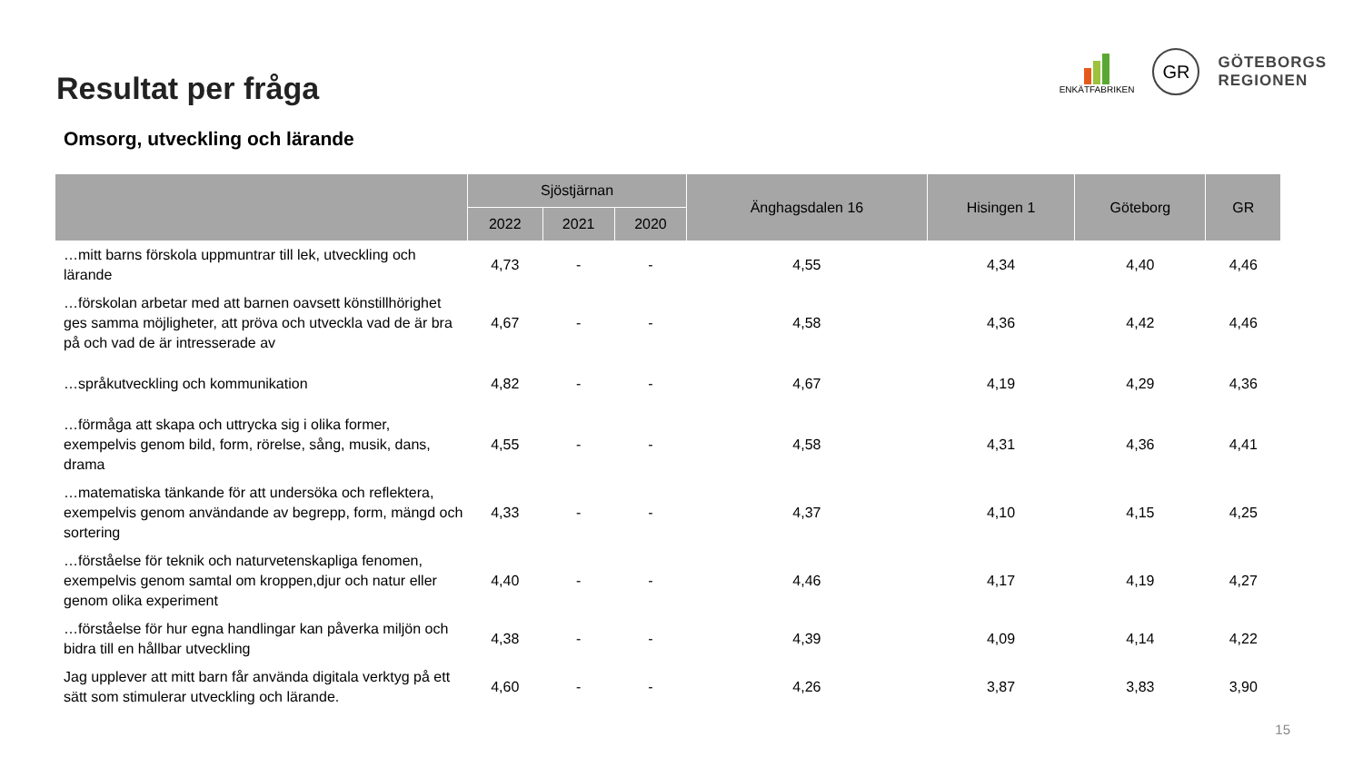Resultat per fråga
ENKÄTFABRIKEN
GR
GÖTEBORGS
REGIONEN
Omsorg, utveckling och lärande
| | Sjöstjärnan | | | Änghagsdalen 16 | Hisingen 1 | Göteborg | GR |
| --- | --- | --- | --- | --- | --- | --- | --- |
| | 2022 | 2021 | 2020 | | | | |
| …mitt barns förskola uppmuntrar till lek, utveckling och lärande | 4,73 | - | - | 4,55 | 4,34 | 4,40 | 4,46 |
| …förskolan arbetar med att barnen oavsett könstillhörighet ges samma möjligheter, att pröva och utveckla vad de är bra på och vad de är intresserade av | 4,67 | - | - | 4,58 | 4,36 | 4,42 | 4,46 |
| …språkutveckling och kommunikation | 4,82 | - | - | 4,67 | 4,19 | 4,29 | 4,36 |
| …förmåga att skapa och uttrycka sig i olika former, exempelvis genom bild, form, rörelse, sång, musik, dans, drama | 4,55 | - | - | 4,58 | 4,31 | 4,36 | 4,41 |
| …matematiska tänkande för att undersöka och reflektera, exempelvis genom användande av begrepp, form, mängd och sortering | 4,33 | - | - | 4,37 | 4,10 | 4,15 | 4,25 |
| …förståelse för teknik och naturvetenskapliga fenomen, exempelvis genom samtal om kroppen,djur och natur eller genom olika experiment | 4,40 | - | - | 4,46 | 4,17 | 4,19 | 4,27 |
| …förståelse för hur egna handlingar kan påverka miljön och bidra till en hållbar utveckling | 4,38 | - | - | 4,39 | 4,09 | 4,14 | 4,22 |
| Jag upplever att mitt barn får använda digitala verktyg på ett sätt som stimulerar utveckling och lärande. | 4,60 | - | - | 4,26 | 3,87 | 3,83 | 3,90 |
15